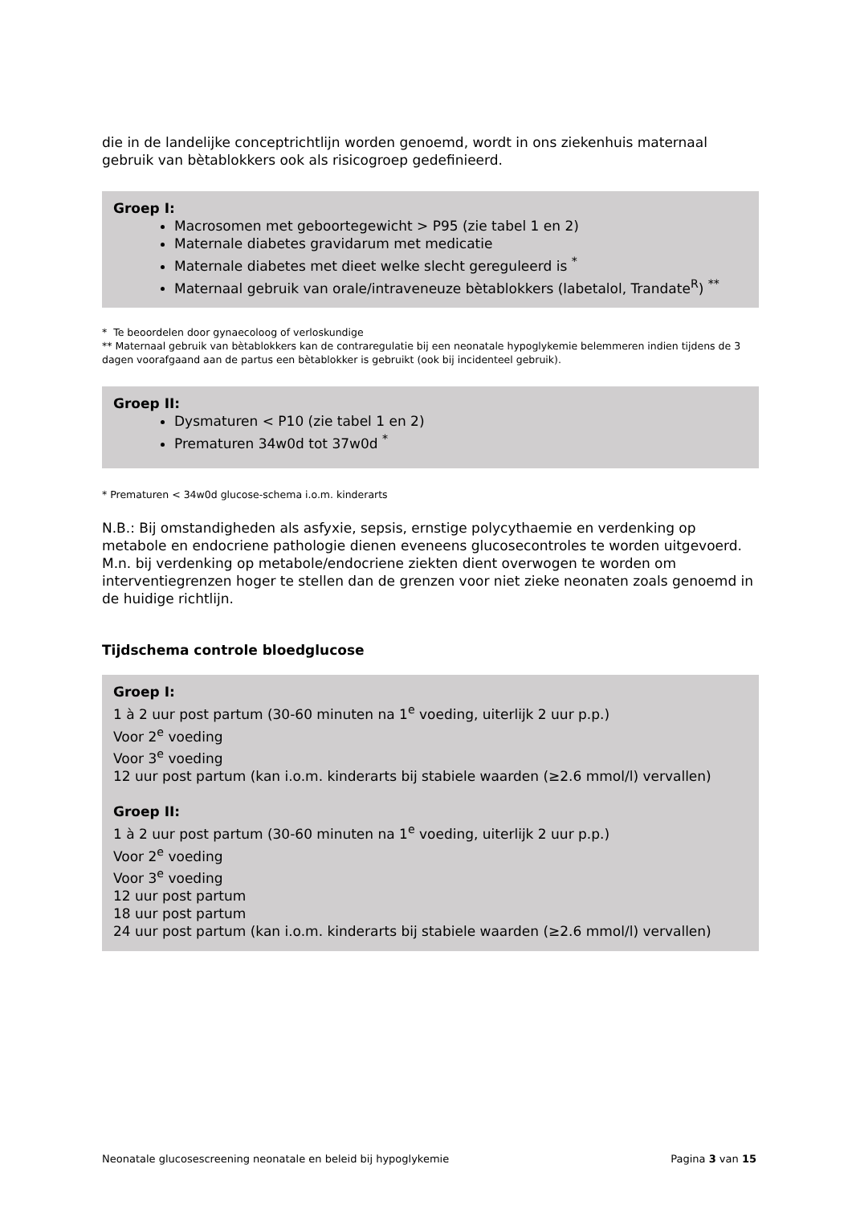die in de landelijke conceptrichtlijn worden genoemd, wordt in ons ziekenhuis maternaal gebruik van bètablokkers ook als risicogroep gedefinieerd.
Groep I:
Macrosomen met geboortegewicht > P95 (zie tabel 1 en 2)
Maternale diabetes gravidarum met medicatie
Maternale diabetes met dieet welke slecht gereguleerd is <sup>*</sup>
Maternaal gebruik van orale/intraveneuze bètablokkers (labetalol, Trandate<sup>R</sup>) <sup>**</sup>
* Te beoordelen door gynaecoloog of verloskundige
** Maternaal gebruik van bètablokkers kan de contraregulatie bij een neonatale hypoglykemie belemmeren indien tijdens de 3 dagen voorafgaand aan de partus een bètablokker is gebruikt (ook bij incidenteel gebruik).
Groep II:
Dysmaturen < P10 (zie tabel 1 en 2)
Prematuren 34w0d tot 37w0d <sup>*</sup>
* Prematuren < 34w0d glucose-schema i.o.m. kinderarts
N.B.: Bij omstandigheden als asfyxie, sepsis, ernstige polycythaemie en verdenking op metabole en endocriene pathologie dienen eveneens glucosecontroles te worden uitgevoerd.
M.n. bij verdenking op metabole/endocriene ziekten dient overwogen te worden om interventiegrenzen hoger te stellen dan de grenzen voor niet zieke neonaten zoals genoemd in de huidige richtlijn.
Tijdschema controle bloedglucose
Groep I:
1 à 2 uur post partum (30-60 minuten na 1<sup>e</sup> voeding, uiterlijk 2 uur p.p.)
Voor 2<sup>e</sup> voeding
Voor 3<sup>e</sup> voeding
12 uur post partum (kan i.o.m. kinderarts bij stabiele waarden (≥2.6 mmol/l) vervallen)
Groep II:
1 à 2 uur post partum (30-60 minuten na 1<sup>e</sup> voeding, uiterlijk 2 uur p.p.)
Voor 2<sup>e</sup> voeding
Voor 3<sup>e</sup> voeding
12 uur post partum
18 uur post partum
24 uur post partum (kan i.o.m. kinderarts bij stabiele waarden (≥2.6 mmol/l) vervallen)
Neonatale glucosescreening neonatale en beleid bij hypoglykemie Pagina 3 van 15